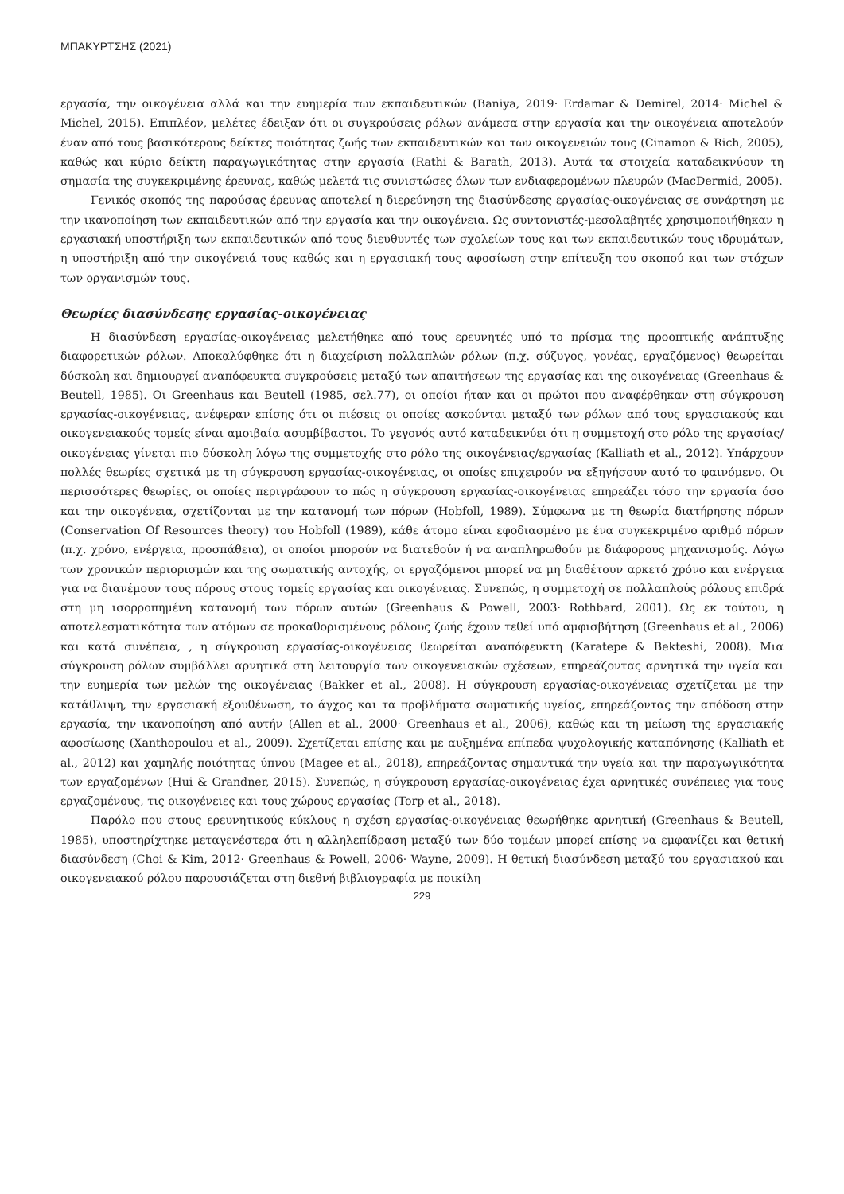ΜΠΑΚΥΡΤΣΗΣ (2021)
εργασία, την οικογένεια αλλά και την ευημερία των εκπαιδευτικών (Baniya, 2019· Erdamar & Demirel, 2014· Michel & Michel, 2015). Επιπλέον, μελέτες έδειξαν ότι οι συγκρούσεις ρόλων ανάμεσα στην εργασία και την οικογένεια αποτελούν έναν από τους βασικότερους δείκτες ποιότητας ζωής των εκπαιδευτικών και των οικογενειών τους (Cinamon & Rich, 2005), καθώς και κύριο δείκτη παραγωγικότητας στην εργασία (Rathi & Barath, 2013). Αυτά τα στοιχεία καταδεικνύουν τη σημασία της συγκεκριμένης έρευνας, καθώς μελετά τις συνιστώσες όλων των ενδιαφερομένων πλευρών (MacDermid, 2005).
Γενικός σκοπός της παρούσας έρευνας αποτελεί η διερεύνηση της διασύνδεσης εργασίας-οικογένειας σε συνάρτηση με την ικανοποίηση των εκπαιδευτικών από την εργασία και την οικογένεια. Ως συντονιστές-μεσολαβητές χρησιμοποιήθηκαν η εργασιακή υποστήριξη των εκπαιδευτικών από τους διευθυντές των σχολείων τους και των εκπαιδευτικών τους ιδρυμάτων, η υποστήριξη από την οικογένειά τους καθώς και η εργασιακή τους αφοσίωση στην επίτευξη του σκοπού και των στόχων των οργανισμών τους.
Θεωρίες διασύνδεσης εργασίας-οικογένειας
Η διασύνδεση εργασίας-οικογένειας μελετήθηκε από τους ερευνητές υπό το πρίσμα της προοπτικής ανάπτυξης διαφορετικών ρόλων. Αποκαλύφθηκε ότι η διαχείριση πολλαπλών ρόλων (π.χ. σύζυγος, γονέας, εργαζόμενος) θεωρείται δύσκολη και δημιουργεί αναπόφευκτα συγκρούσεις μεταξύ των απαιτήσεων της εργασίας και της οικογένειας (Greenhaus & Beutell, 1985). Οι Greenhaus και Beutell (1985, σελ.77), οι οποίοι ήταν και οι πρώτοι που αναφέρθηκαν στη σύγκρουση εργασίας-οικογένειας, ανέφεραν επίσης ότι οι πιέσεις οι οποίες ασκούνται μεταξύ των ρόλων από τους εργασιακούς και οικογενειακούς τομείς είναι αμοιβαία ασυμβίβαστοι. Το γεγονός αυτό καταδεικνύει ότι η συμμετοχή στο ρόλο της εργασίας/οικογένειας γίνεται πιο δύσκολη λόγω της συμμετοχής στο ρόλο της οικογένειας/εργασίας (Kalliath et al., 2012). Υπάρχουν πολλές θεωρίες σχετικά με τη σύγκρουση εργασίας-οικογένειας, οι οποίες επιχειρούν να εξηγήσουν αυτό το φαινόμενο. Οι περισσότερες θεωρίες, οι οποίες περιγράφουν το πώς η σύγκρουση εργασίας-οικογένειας επηρεάζει τόσο την εργασία όσο και την οικογένεια, σχετίζονται με την κατανομή των πόρων (Hobfoll, 1989). Σύμφωνα με τη θεωρία διατήρησης πόρων (Conservation Of Resources theory) του Hobfoll (1989), κάθε άτομο είναι εφοδιασμένο με ένα συγκεκριμένο αριθμό πόρων (π.χ. χρόνο, ενέργεια, προσπάθεια), οι οποίοι μπορούν να διατεθούν ή να αναπληρωθούν με διάφορους μηχανισμούς. Λόγω των χρονικών περιορισμών και της σωματικής αντοχής, οι εργαζόμενοι μπορεί να μη διαθέτουν αρκετό χρόνο και ενέργεια για να διανέμουν τους πόρους στους τομείς εργασίας και οικογένειας. Συνεπώς, η συμμετοχή σε πολλαπλούς ρόλους επιδρά στη μη ισορροπημένη κατανομή των πόρων αυτών (Greenhaus & Powell, 2003· Rothbard, 2001). Ως εκ τούτου, η αποτελεσματικότητα των ατόμων σε προκαθορισμένους ρόλους ζωής έχουν τεθεί υπό αμφισβήτηση (Greenhaus et al., 2006) και κατά συνέπεια, , η σύγκρουση εργασίας-οικογένειας θεωρείται αναπόφευκτη (Karatepe & Bekteshi, 2008). Μια σύγκρουση ρόλων συμβάλλει αρνητικά στη λειτουργία των οικογενειακών σχέσεων, επηρεάζοντας αρνητικά την υγεία και την ευημερία των μελών της οικογένειας (Bakker et al., 2008). Η σύγκρουση εργασίας-οικογένειας σχετίζεται με την κατάθλιψη, την εργασιακή εξουθένωση, το άγχος και τα προβλήματα σωματικής υγείας, επηρεάζοντας την απόδοση στην εργασία, την ικανοποίηση από αυτήν (Allen et al., 2000· Greenhaus et al., 2006), καθώς και τη μείωση της εργασιακής αφοσίωσης (Xanthopoulou et al., 2009). Σχετίζεται επίσης και με αυξημένα επίπεδα ψυχολογικής καταπόνησης (Kalliath et al., 2012) και χαμηλής ποιότητας ύπνου (Magee et al., 2018), επηρεάζοντας σημαντικά την υγεία και την παραγωγικότητα των εργαζομένων (Hui & Grandner, 2015). Συνεπώς, η σύγκρουση εργασίας-οικογένειας έχει αρνητικές συνέπειες για τους εργαζομένους, τις οικογένειες και τους χώρους εργασίας (Torp et al., 2018).
Παρόλο που στους ερευνητικούς κύκλους η σχέση εργασίας-οικογένειας θεωρήθηκε αρνητική (Greenhaus & Beutell, 1985), υποστηρίχτηκε μεταγενέστερα ότι η αλληλεπίδραση μεταξύ των δύο τομέων μπορεί επίσης να εμφανίζει και θετική διασύνδεση (Choi & Kim, 2012· Greenhaus & Powell, 2006· Wayne, 2009). Η θετική διασύνδεση μεταξύ του εργασιακού και οικογενειακού ρόλου παρουσιάζεται στη διεθνή βιβλιογραφία με ποικίλη
229